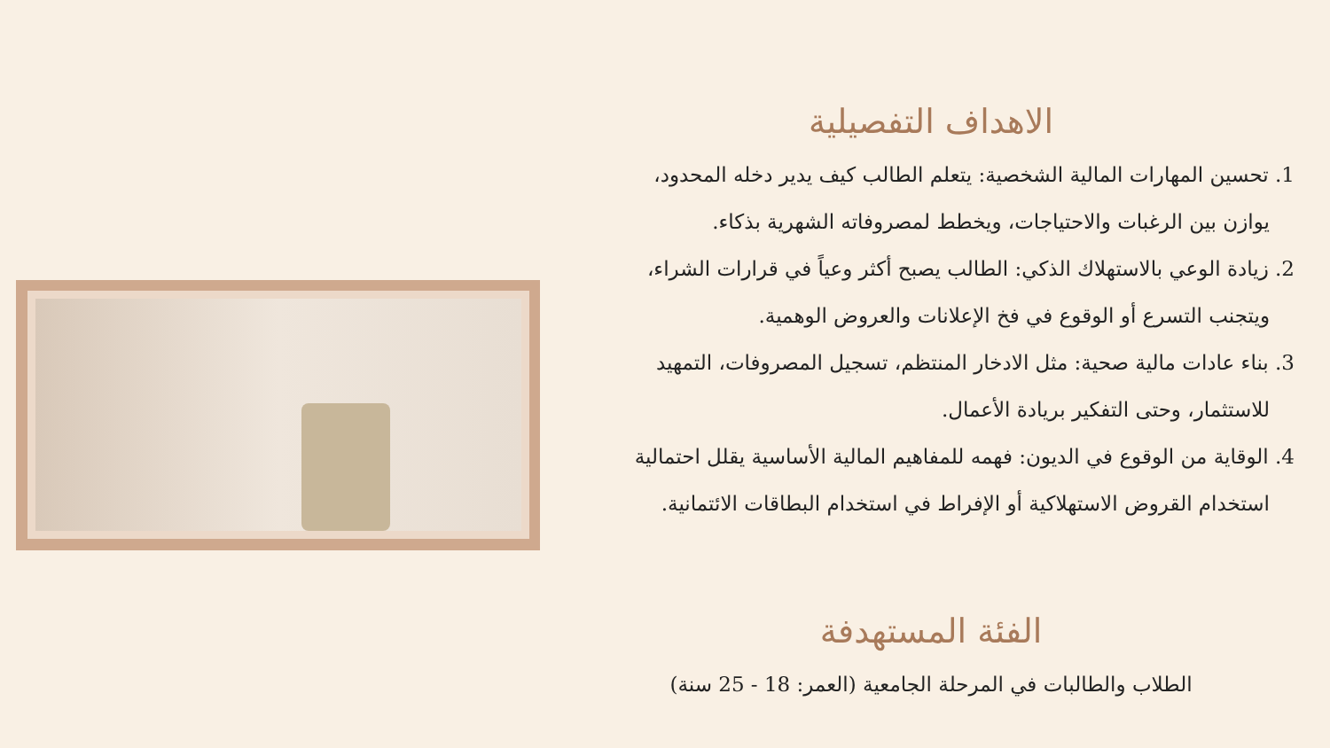الاهداف التفصيلية
1. تحسين المهارات المالية الشخصية: يتعلم الطالب كيف يدير دخله المحدود،
يوازن بين الرغبات والاحتياجات، ويخطط لمصروفاته الشهرية بذكاء.
2. زيادة الوعي بالاستهلاك الذكي: الطالب يصبح أكثر وعياً في قرارات الشراء،
ويتجنب التسرع أو الوقوع في فخ الإعلانات والعروض الوهمية.
3. بناء عادات مالية صحية: مثل الادخار المنتظم، تسجيل المصروفات، التمهيد
للاستثمار، وحتى التفكير بريادة الأعمال.
4. الوقاية من الوقوع في الديون: فهمه للمفاهيم المالية الأساسية يقلل احتمالية
استخدام القروض الاستهلاكية أو الإفراط في استخدام البطاقات الائتمانية.
الفئة المستهدفة
الطلاب والطالبات في المرحلة الجامعية (العمر: 18 - 25 سنة)